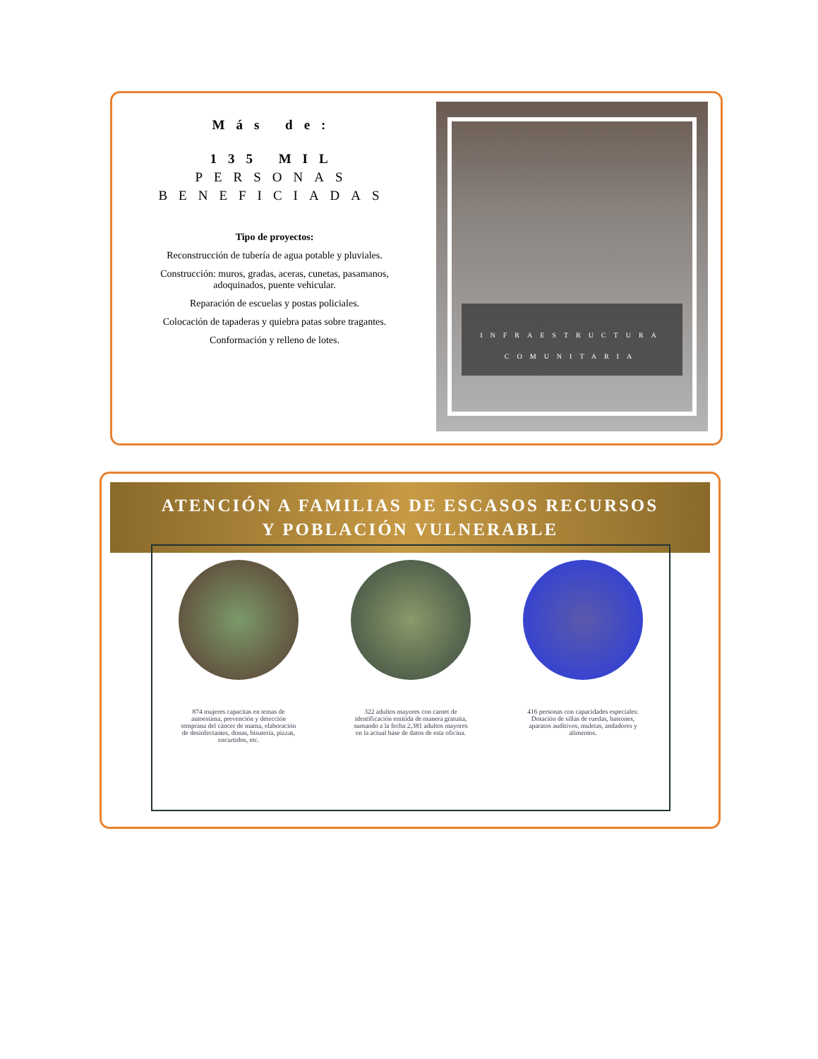Más de:
135 MIL
PERSONAS
BENEFICIADAS
Tipo de proyectos:
Reconstrucción de tubería de agua potable y pluviales.
Construcción: muros, gradas, aceras, cunetas, pasamanos, adoquinados, puente vehicular.
Reparación de escuelas y postas policiales.
Colocación de tapaderas y quiebra patas sobre tragantes.
Conformación y relleno de lotes.
INFRAESTRUCTURA
COMUNITARIA
ATENCIÓN A FAMILIAS DE ESCASOS RECURSOS
Y POBLACIÓN VULNERABLE
874 mujeres capacitas en temas de autoestima, prevención y detección temprana del cáncer de mama, elaboración de desinfectantes, donas, bisutería, pizzas, encurtidos, etc.
322 adultos mayores con carnet de identificación emitida de manera gratuita, sumando a la fecha 2,381 adultos mayores en la actual base de datos de esta oficina.
416 personas con capacidades especiales: Dotación de sillas de ruedas, bastones, aparatos auditivos, muletas, andadores y alimentos.